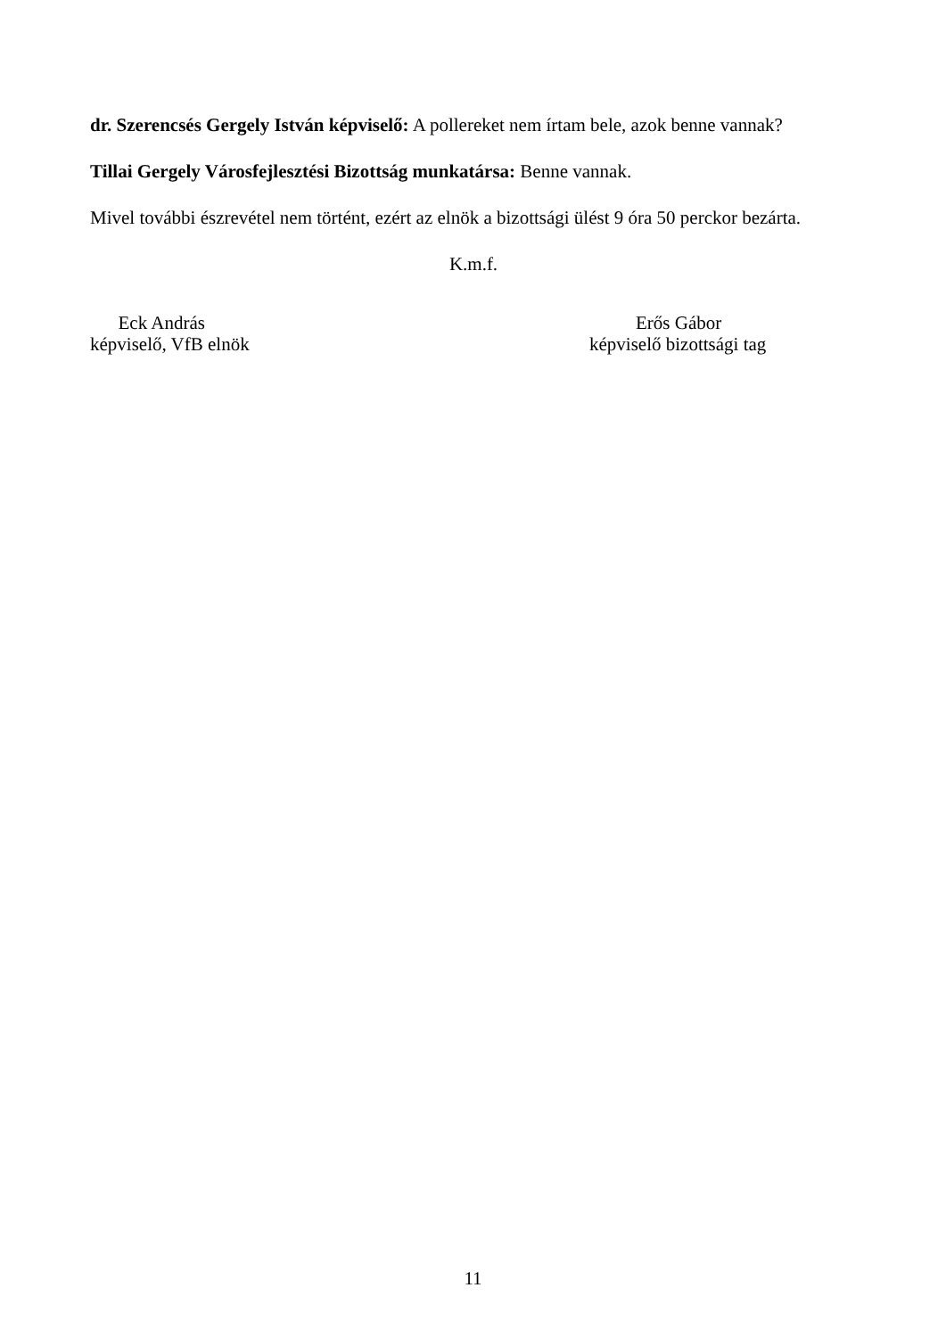dr. Szerencsés Gergely István képviselő: A pollereket nem írtam bele, azok benne vannak?
Tillai Gergely Városfejlesztési Bizottság munkatársa: Benne vannak.
Mivel további észrevétel nem történt, ezért az elnök a bizottsági ülést 9 óra 50 perckor bezárta.
K.m.f.
Eck András
képviselő, VfB elnök
Erős Gábor
képviselő bizottsági tag
11